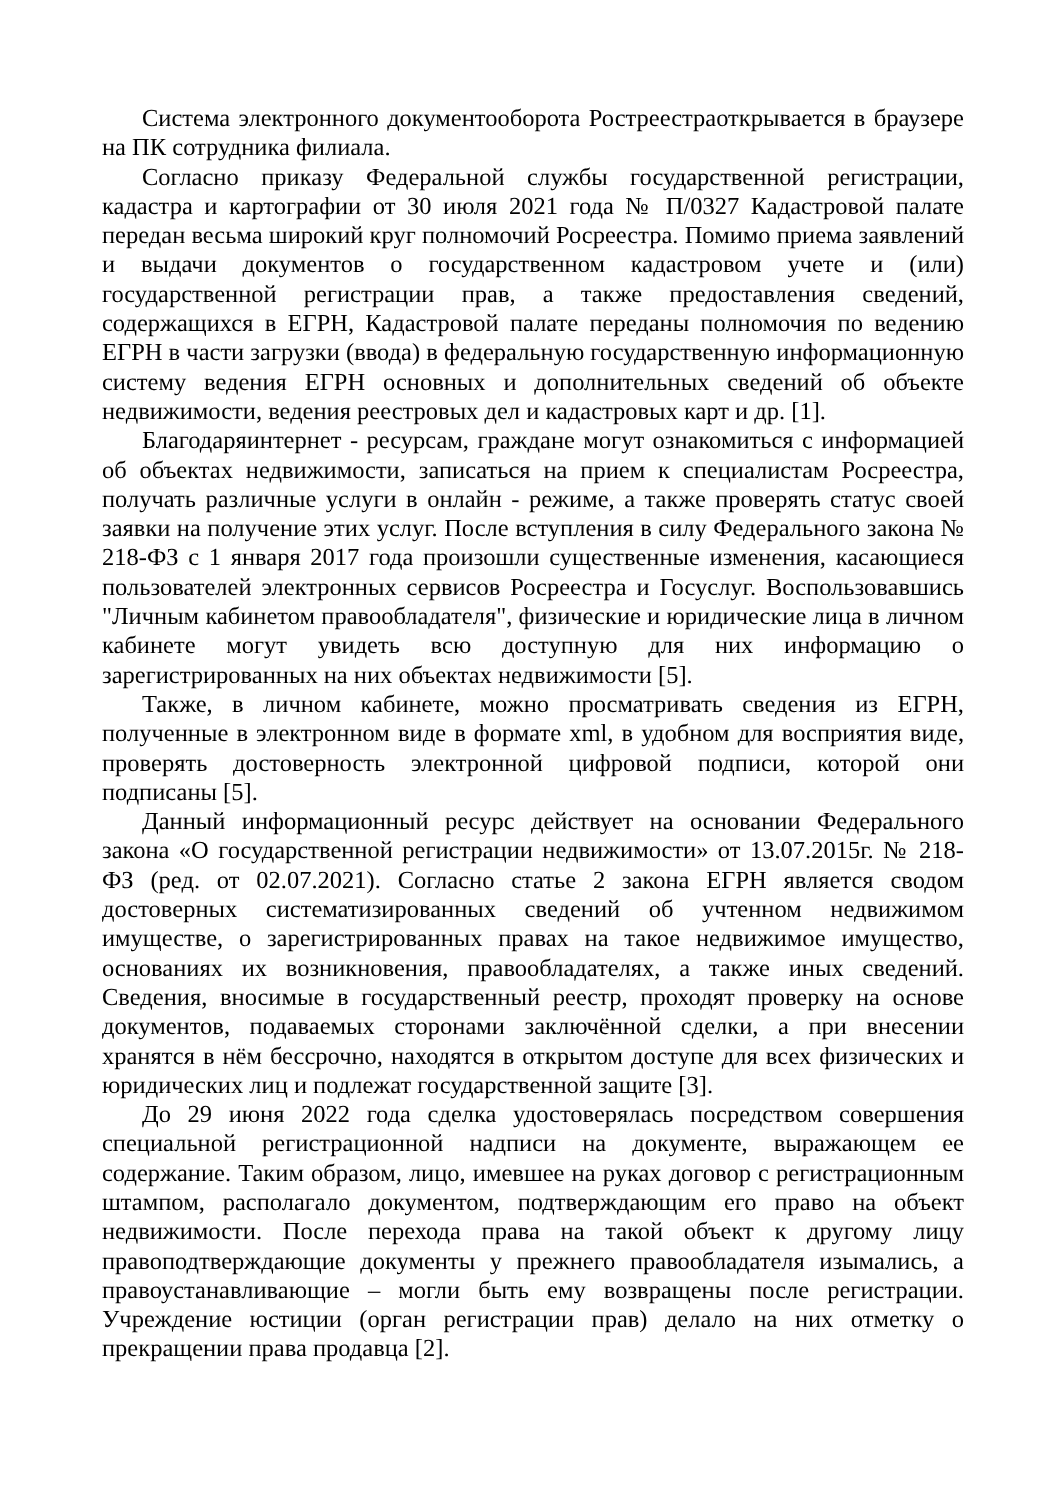Система электронного документооборота Ростреестраоткрывается в браузере на ПК сотрудника филиала.
Согласно приказу Федеральной службы государственной регистрации, кадастра и картографии от 30 июля 2021 года № П/0327 Кадастровой палате передан весьма широкий круг полномочий Росреестра. Помимо приема заявлений и выдачи документов о государственном кадастровом учете и (или) государственной регистрации прав, а также предоставления сведений, содержащихся в ЕГРН, Кадастровой палате переданы полномочия по ведению ЕГРН в части загрузки (ввода) в федеральную государственную информационную систему ведения ЕГРН основных и дополнительных сведений об объекте недвижимости, ведения реестровых дел и кадастровых карт и др. [1].
Благодаряинтернет - ресурсам, граждане могут ознакомиться с информацией об объектах недвижимости, записаться на прием к специалистам Росреестра, получать различные услуги в онлайн - режиме, а также проверять статус своей заявки на получение этих услуг. После вступления в силу Федерального закона № 218-ФЗ с 1 января 2017 года произошли существенные изменения, касающиеся пользователей электронных сервисов Росреестра и Госуслуг. Воспользовавшись "Личным кабинетом правообладателя", физические и юридические лица в личном кабинете могут увидеть всю доступную для них информацию о зарегистрированных на них объектах недвижимости [5].
Также, в личном кабинете, можно просматривать сведения из ЕГРН, полученные в электронном виде в формате xml, в удобном для восприятия виде, проверять достоверность электронной цифровой подписи, которой они подписаны [5].
Данный информационный ресурс действует на основании Федерального закона «О государственной регистрации недвижимости» от 13.07.2015г. № 218-ФЗ (ред. от 02.07.2021). Согласно статье 2 закона ЕГРН является сводом достоверных систематизированных сведений об учтенном недвижимом имуществе, о зарегистрированных правах на такое недвижимое имущество, основаниях их возникновения, правообладателях, а также иных сведений. Сведения, вносимые в государственный реестр, проходят проверку на основе документов, подаваемых сторонами заключённой сделки, а при внесении хранятся в нём бессрочно, находятся в открытом доступе для всех физических и юридических лиц и подлежат государственной защите [3].
До 29 июня 2022 года сделка удостоверялась посредством совершения специальной регистрационной надписи на документе, выражающем ее содержание. Таким образом, лицо, имевшее на руках договор с регистрационным штампом, располагало документом, подтверждающим его право на объект недвижимости. После перехода права на такой объект к другому лицу правоподтверждающие документы у прежнего правообладателя изымались, а правоустанавливающие – могли быть ему возвращены после регистрации. Учреждение юстиции (орган регистрации прав) делало на них отметку о прекращении права продавца [2].